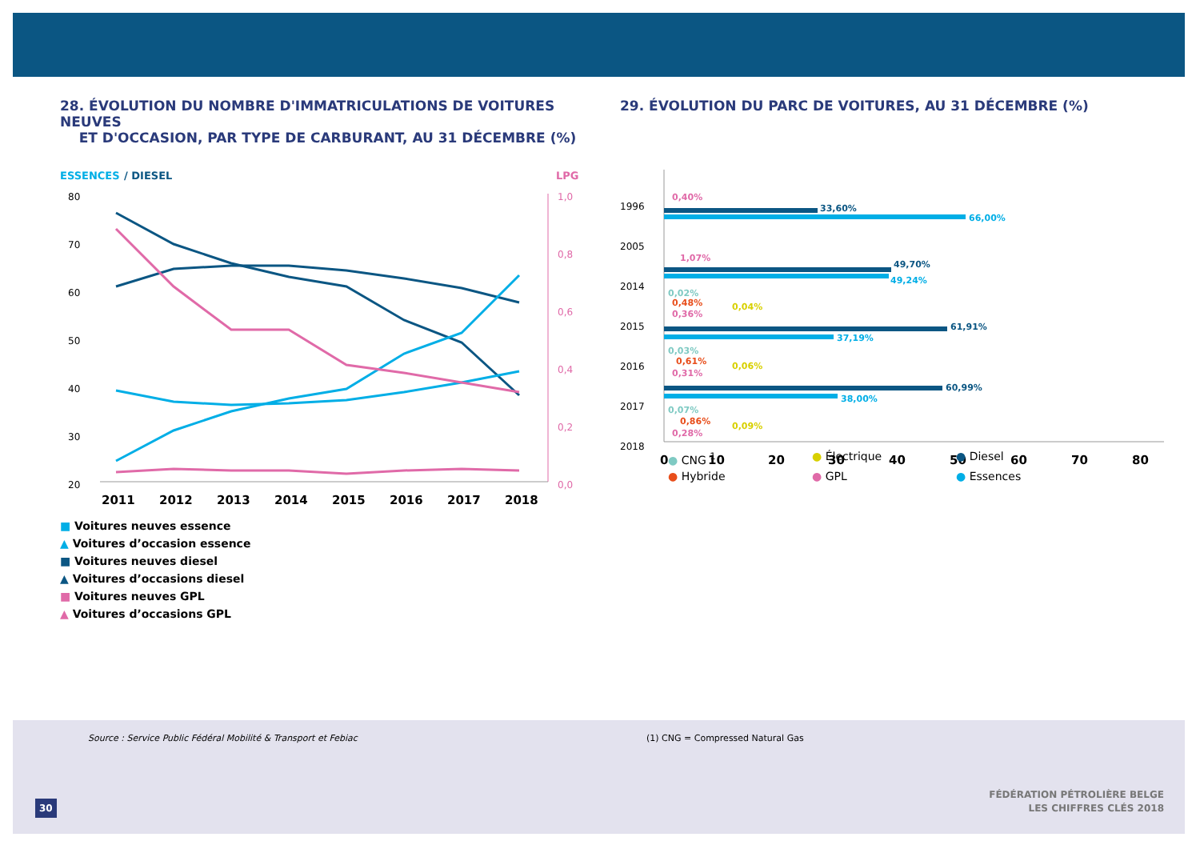28. ÉVOLUTION DU NOMBRE D'IMMATRICULATIONS DE VOITURES NEUVES
ET D'OCCASION, PAR TYPE DE CARBURANT, AU 31 DÉCEMBRE (%)
ESSENCES
/ DIESEL
LPG
80
70
60
50
40
30
20
1,0
0,8
0,6
0,4
0,2
0,0
2011
2012
2013
2014
2015
2016
2017
2018
■ Voitures neuves essence
▲ Voitures d’occasion essence
■ Voitures neuves diesel
▲ Voitures d’occasions diesel
■ Voitures neuves GPL
▲ Voitures d’occasions GPL
29. ÉVOLUTION DU PARC DE VOITURES, AU 31 DÉCEMBRE (%)
1996
2005
2014
2015
2016
2017
2018
33,60%
0,40%
66,00%
1,07%
49,70%
49,24%
0,02%
0,48%
0,04%
0,36%
61,91%
37,19%
0,03%
0,61%
0,06%
0,31%
60,99%
38,00%
0,07%
0,86%
0,09%
0,28%
0
10
20
30
40
50
60
70
80
2017 56,61% 41,65% 0,12% 1,23% 0,13% 0,26% 2018 53,06% 44,71% 0,19% 1,61% 0,19% 0,25%
● CNG <sup>1</sup> ● Électrique ● Diesel ● Hybride ● GPL ● Essences
Source : Service Public Fédéral Mobilité & Transport et Febiac
(1) CNG = Compressed Natural Gas
30
FÉDÉRATION PÉTROLIÈRE BELGE
LES CHIFFRES CLÉS 2018